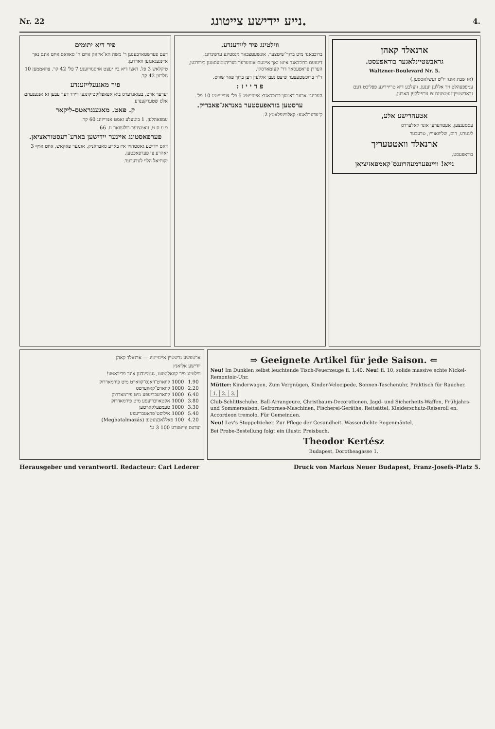Nr. 22 נייע יידישע צייטונג. 4.
פיר דיא יתומים
דעם פערשטארבענען ר' משה הא־איזאק איום ה' סאוואס איזט אונס נאך איינגעגאנגען ווארדען:
טיקלאש 3 פל. דאצו דיא ביז יעצט אויסגוויזענע 7 פל' 42 קר. צוזאממען 10 גולדען 42 קר.
פיר מאגנעלייזענדע
יעדער ארט, בעזאנדערס ביא אפאפליקטיקונגען ווירד דער עבען זא אנגענעהם אלס שטערקענדע
ק. פאט. מאגענגראטס-ליקאר
עמפאהלען. 1 בוטעלע זאמט אנווייזונג 60 קר.
פ ע ס ט, וואטצנער-בולעוואר נו. 66.
פערפאסטונג איינער יידישען בארע־רעסטוראציאן.
דאס יידישע גאסטהויז איז בארע סאבראניק, אונגער פאקאש, איזט אויף 3 יאהרע צו פערפאכטען.
יקותיאל הלוי לעדערער.
ווילטינג פיר ליידענדע.
ברוכבאנד מיט ברוך־שיטצער. אונשעטצבאר גינסטיגע ערפינדונג.
דיעזעס ברוכבאנד איזט נאך איינעם אונזערער בעריהמטעסטען כירורגען, העררן פראפעסאר דר' קעזמארסקי.
ד"ר ברוכשטעצער שיצט נעבן אללעין דען ברוך פאר שוויס.
פ ר י י ז :
הערינג־ אדער דאמען־ברוכבאנד: איינזייטיג 5 פל' צווייזייטיג 10 פל'.
ערסטען בודאפעסטער באנדאג־פאבריק.
ק'עדערלאגע: קאלווינפלאטץ 2.
ארנאלד קאהן
גראבשטיינלאגער בודאפעסט.
Waltzner-Boulevard Nr. 5.
(אז שבת אונד יו"ט געשלאססען.)
עמפפעהלט זיך אללען יענען, וועלכע דיא טריויריגע פפליכט דעם גראבשטיין־זעטצענס צו ערפיללען האבען.
אטעהרישע אלע,
עססענצען, אעטהערען אונד קאלערדס
ליגערע, רום, שליוואוויץ, טרעבער
ארנאלד וואטטעריך
בודאפעסט.
נייא! וויינפערמעהרונגס־קאמפאזיציאן
ארטעשע גרשטיין איינזייטיג — ארנאלד קאהן
יודישע אליאנץ
ווילטינג פיר קוואליטעט, געמיינדען אונד פריוואטע!
| 1.90 | 1000 קווארט־דאנס־קווארט מיט פירמאדרוק |
| 2.20 | 1000 קווארט־קאווערטס |
| 6.40 | 1000 קווארטבריעפע מיט פירמאדרוק |
| 3.80 | 1000 אקטאוובריעפע מיט פירמאדרוק |
| 3.30 | 1000 טעמפעלקארטען |
| 5.40 | 1000 אילוסט־פראטבריעפע |
| 4.20 | 100 פאללאבצעטען (Meghatalmazás) |
יעדעס ווייטערע 100 3 נג'.
⇒ Geeignete Artikel für jede Saison. ⇐
Neu! Im Dunklen selbst leuchtende Tisch-Feuerzeuge fl. 1.40. Neu! fl. 10, solide massive echte Nickel-Remontoir-Uhr.
Mütter: Kinderwagen, Zum Vergnügen, Kinder-Velocipede, Sonnen-Taschenuhr, Praktisch für Raucher.
| 1. | 2. | 3. |
Club-Schlittschuhe, Ball-Arrangeure, Christbaum-Decorationen, Jagd- und Sicherheits-Waffen, Frühjahrs- und Sommersaison, Gefrornes-Maschinen, Fischerei-Geräthe, Reitsättel, Kleiderschutz-Reiseroll en, Accordeon tremolo, Für Gemeinden.
Neu! Lev's Stoppelzieher. Zur Pflege der Gesundheit. Wasserdichte Regenmäntel.
Bei Probe-Bestellung folgt ein illustr. Preisbuch.
Theodor Kertész
Budapest, Dorotheagasse 1.
Herausgeber und verantwortl. Redacteur: Carl Lederer Druck von Markus Neuer Budapest, Franz-Josefs-Platz 5.